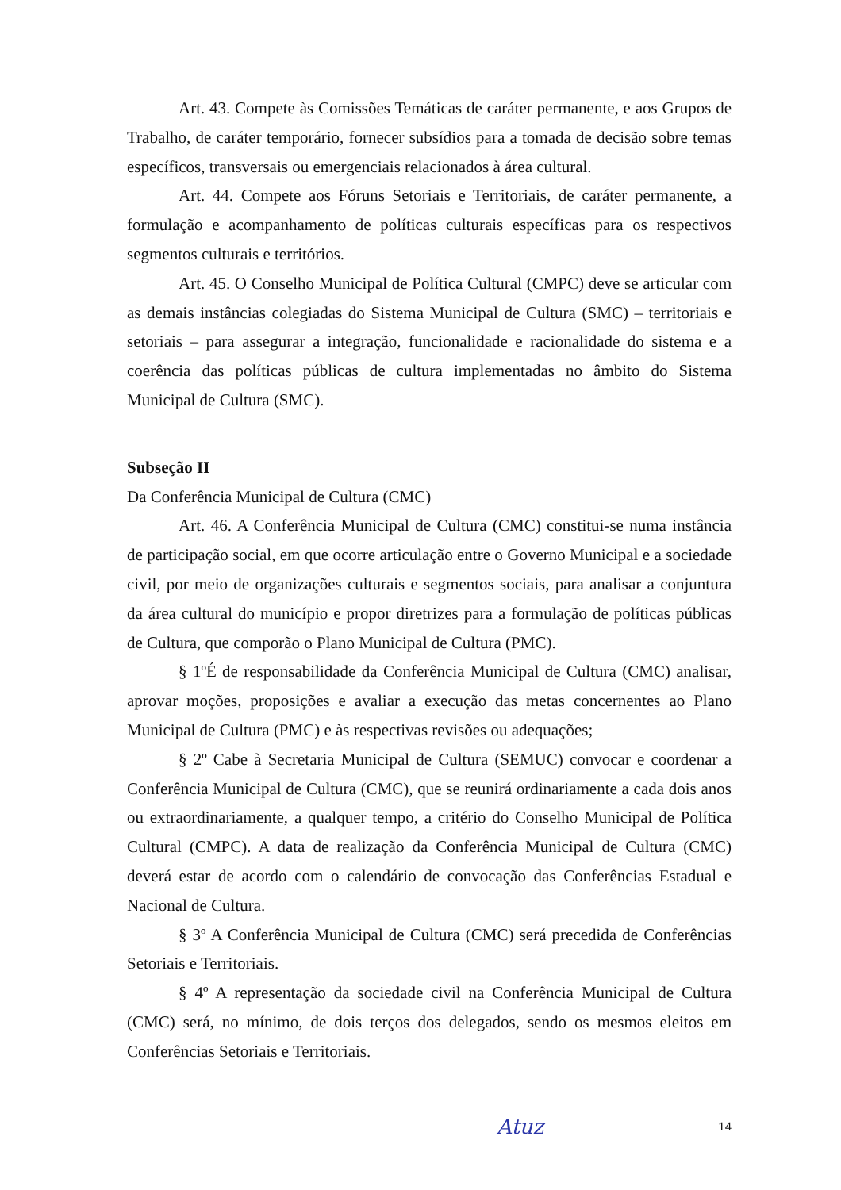Art. 43. Compete às Comissões Temáticas de caráter permanente, e aos Grupos de Trabalho, de caráter temporário, fornecer subsídios para a tomada de decisão sobre temas específicos, transversais ou emergenciais relacionados à área cultural.
Art. 44. Compete aos Fóruns Setoriais e Territoriais, de caráter permanente, a formulação e acompanhamento de políticas culturais específicas para os respectivos segmentos culturais e territórios.
Art. 45. O Conselho Municipal de Política Cultural (CMPC) deve se articular com as demais instâncias colegiadas do Sistema Municipal de Cultura (SMC) – territoriais e setoriais – para assegurar a integração, funcionalidade e racionalidade do sistema e a coerência das políticas públicas de cultura implementadas no âmbito do Sistema Municipal de Cultura (SMC).
Subseção II
Da Conferência Municipal de Cultura (CMC)
Art. 46. A Conferência Municipal de Cultura (CMC) constitui-se numa instância de participação social, em que ocorre articulação entre o Governo Municipal e a sociedade civil, por meio de organizações culturais e segmentos sociais, para analisar a conjuntura da área cultural do município e propor diretrizes para a formulação de políticas públicas de Cultura, que comporão o Plano Municipal de Cultura (PMC).
§ 1ºÉ de responsabilidade da Conferência Municipal de Cultura (CMC) analisar, aprovar moções, proposições e avaliar a execução das metas concernentes ao Plano Municipal de Cultura (PMC) e às respectivas revisões ou adequações;
§ 2º Cabe à Secretaria Municipal de Cultura (SEMUC) convocar e coordenar a Conferência Municipal de Cultura (CMC), que se reunirá ordinariamente a cada dois anos ou extraordinariamente, a qualquer tempo, a critério do Conselho Municipal de Política Cultural (CMPC). A data de realização da Conferência Municipal de Cultura (CMC) deverá estar de acordo com o calendário de convocação das Conferências Estadual e Nacional de Cultura.
§ 3º A Conferência Municipal de Cultura (CMC) será precedida de Conferências Setoriais e Territoriais.
§ 4º A representação da sociedade civil na Conferência Municipal de Cultura (CMC) será, no mínimo, de dois terços dos delegados, sendo os mesmos eleitos em Conferências Setoriais e Territoriais.
Atuz 14